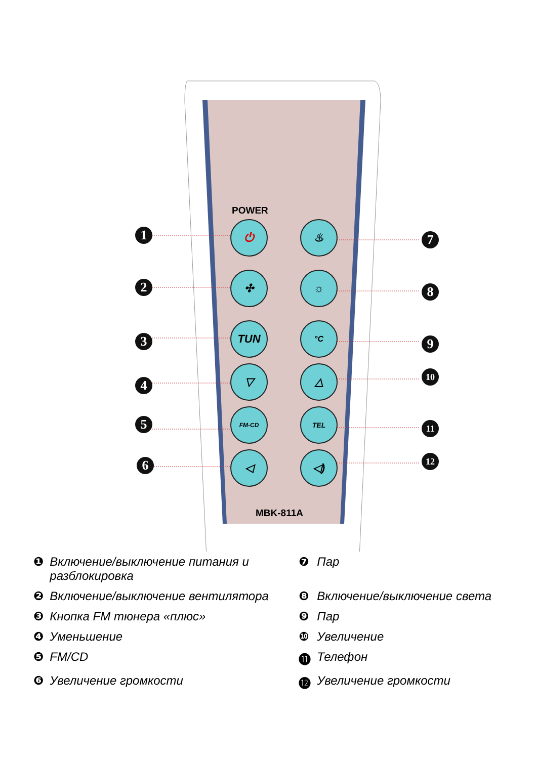POWER
⏻ ♨
✣ ☼
TUN °C
▽ △
FM-CD TEL
◁ ◁)
MBK-811A
1
2
3
4
5
6
7
8
9
10
11
12
| ❶ | Включение/выключение питания и разблокировка | ❼ | Пар |
| ❷ | Включение/выключение вентилятора | ❽ | Включение/выключение света |
| ❸ | Кнопка FM тюнера «плюс» | ❾ | Пар |
| ❹ | Уменьшение | ❿ | Увеличение |
| ❺ | FM/CD | ⓫ | Телефон |
| ❻ | Увеличение громкости | ⓬ | Увеличение громкости |